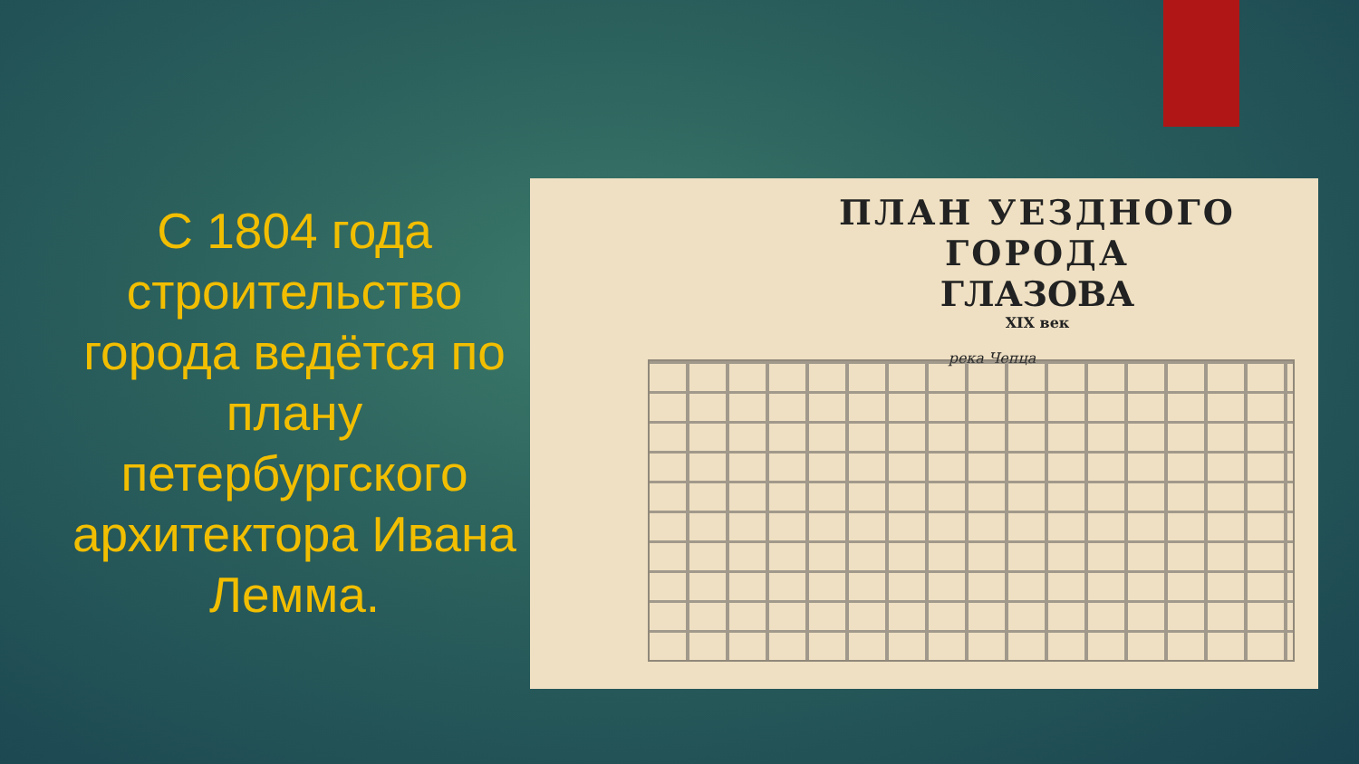С 1804 года строительство города ведётся по плану петербургского архитектора Ивана Лемма.
ПЛАН УЕЗДНОГО ГОРОДА
ГЛАЗОВА
XIX век
река Чепца